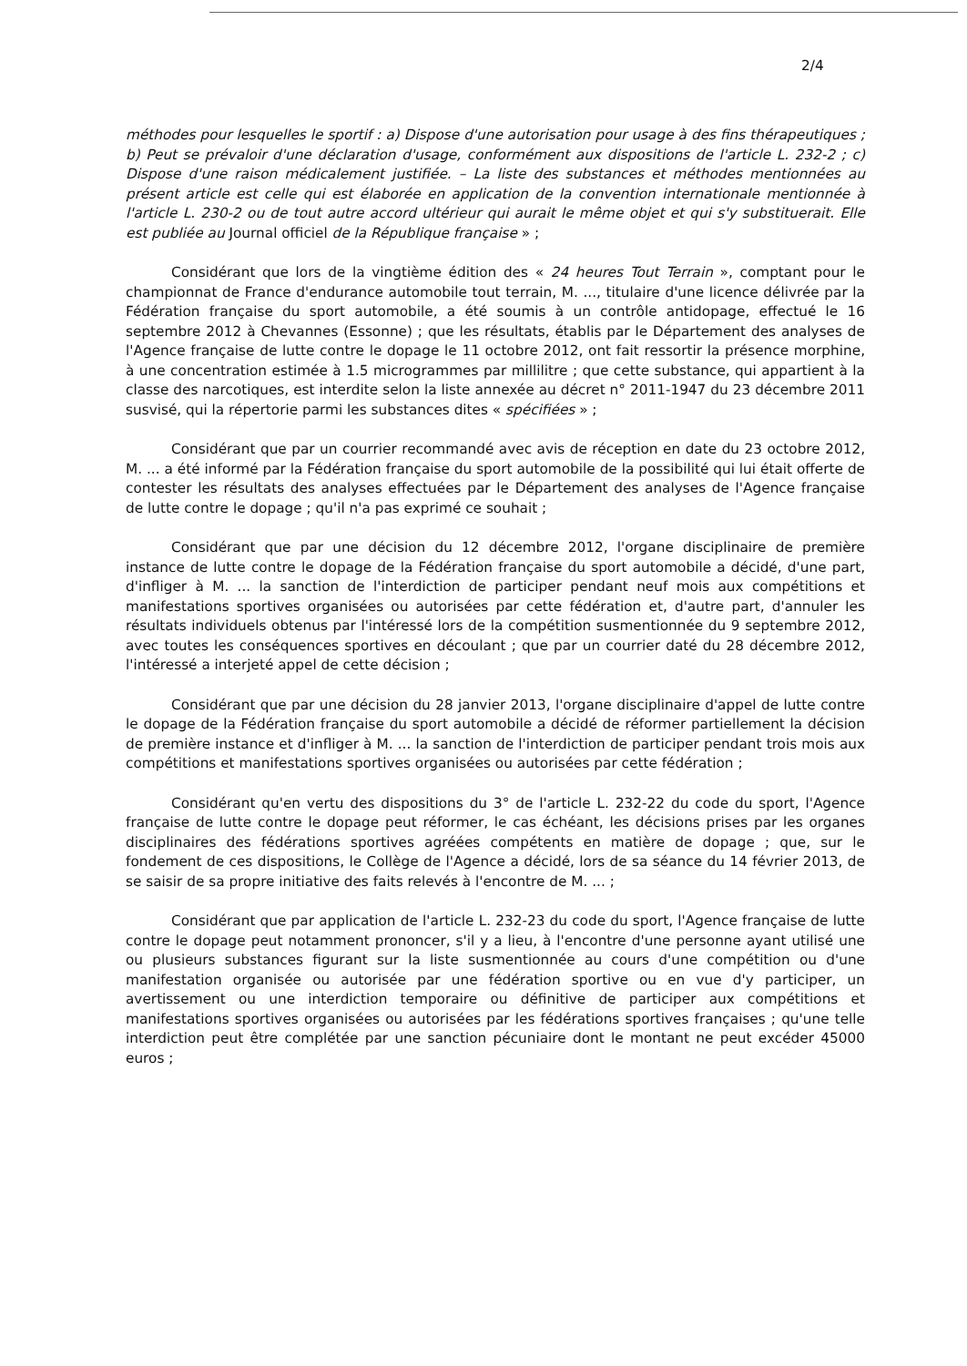2/4
méthodes pour lesquelles le sportif : a) Dispose d'une autorisation pour usage à des fins thérapeutiques ; b) Peut se prévaloir d'une déclaration d'usage, conformément aux dispositions de l'article L. 232-2 ; c) Dispose d'une raison médicalement justifiée. – La liste des substances et méthodes mentionnées au présent article est celle qui est élaborée en application de la convention internationale mentionnée à l'article L. 230-2 ou de tout autre accord ultérieur qui aurait le même objet et qui s'y substituerait. Elle est publiée au Journal officiel de la République française » ;
Considérant que lors de la vingtième édition des « 24 heures Tout Terrain », comptant pour le championnat de France d'endurance automobile tout terrain, M. ..., titulaire d'une licence délivrée par la Fédération française du sport automobile, a été soumis à un contrôle antidopage, effectué le 16 septembre 2012 à Chevannes (Essonne) ; que les résultats, établis par le Département des analyses de l'Agence française de lutte contre le dopage le 11 octobre 2012, ont fait ressortir la présence morphine, à une concentration estimée à 1.5 microgrammes par millilitre ; que cette substance, qui appartient à la classe des narcotiques, est interdite selon la liste annexée au décret n° 2011-1947 du 23 décembre 2011 susvisé, qui la répertorie parmi les substances dites « spécifiées » ;
Considérant que par un courrier recommandé avec avis de réception en date du 23 octobre 2012, M. ... a été informé par la Fédération française du sport automobile de la possibilité qui lui était offerte de contester les résultats des analyses effectuées par le Département des analyses de l'Agence française de lutte contre le dopage ; qu'il n'a pas exprimé ce souhait ;
Considérant que par une décision du 12 décembre 2012, l'organe disciplinaire de première instance de lutte contre le dopage de la Fédération française du sport automobile a décidé, d'une part, d'infliger à M. ... la sanction de l'interdiction de participer pendant neuf mois aux compétitions et manifestations sportives organisées ou autorisées par cette fédération et, d'autre part, d'annuler les résultats individuels obtenus par l'intéressé lors de la compétition susmentionnée du 9 septembre 2012, avec toutes les conséquences sportives en découlant ; que par un courrier daté du 28 décembre 2012, l'intéressé a interjeté appel de cette décision ;
Considérant que par une décision du 28 janvier 2013, l'organe disciplinaire d'appel de lutte contre le dopage de la Fédération française du sport automobile a décidé de réformer partiellement la décision de première instance et d'infliger à M. ... la sanction de l'interdiction de participer pendant trois mois aux compétitions et manifestations sportives organisées ou autorisées par cette fédération ;
Considérant qu'en vertu des dispositions du 3° de l'article L. 232-22 du code du sport, l'Agence française de lutte contre le dopage peut réformer, le cas échéant, les décisions prises par les organes disciplinaires des fédérations sportives agréées compétents en matière de dopage ; que, sur le fondement de ces dispositions, le Collège de l'Agence a décidé, lors de sa séance du 14 février 2013, de se saisir de sa propre initiative des faits relevés à l'encontre de M. ... ;
Considérant que par application de l'article L. 232-23 du code du sport, l'Agence française de lutte contre le dopage peut notamment prononcer, s'il y a lieu, à l'encontre d'une personne ayant utilisé une ou plusieurs substances figurant sur la liste susmentionnée au cours d'une compétition ou d'une manifestation organisée ou autorisée par une fédération sportive ou en vue d'y participer, un avertissement ou une interdiction temporaire ou définitive de participer aux compétitions et manifestations sportives organisées ou autorisées par les fédérations sportives françaises ; qu'une telle interdiction peut être complétée par une sanction pécuniaire dont le montant ne peut excéder 45000 euros ;